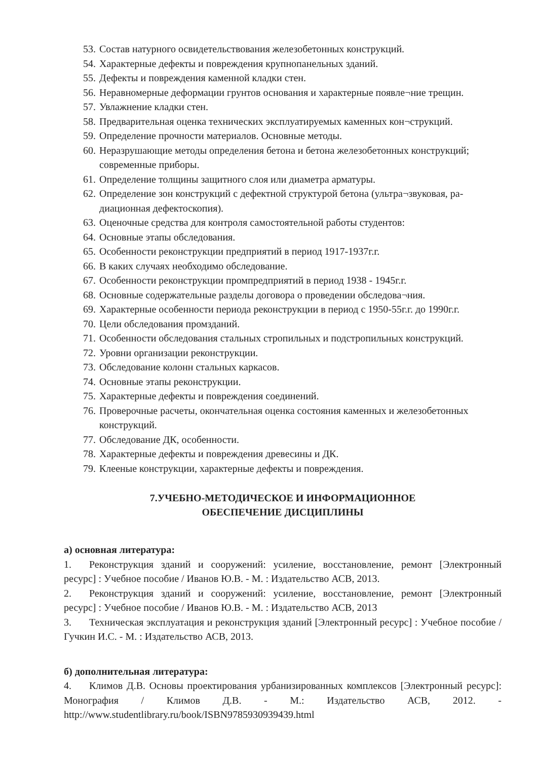53. Состав натурного освидетельствования железобетонных конструкций.
54. Характерные дефекты и повреждения крупнопанельных зданий.
55. Дефекты и повреждения каменной кладки стен.
56. Неравномерные деформации грунтов основания и характерные появле¬ние трещин.
57. Увлажнение кладки стен.
58. Предварительная оценка технических эксплуатируемых каменных кон¬струкций.
59. Определение прочности материалов. Основные методы.
60. Неразрушающие методы определения бетона и бетона железобетонных конструкций; современные приборы.
61. Определение толщины защитного слоя или диаметра арматуры.
62. Определение зон конструкций с дефектной структурой бетона (ультра¬звуковая, ра-диационная дефектоскопия).
63. Оценочные средства для контроля самостоятельной работы студентов:
64. Основные этапы обследования.
65. Особенности реконструкции предприятий в период 1917-1937г.г.
66. В каких случаях необходимо обследование.
67. Особенности реконструкции промпредприятий в период 1938 - 1945г.г.
68. Основные содержательные разделы договора о проведении обследова¬ния.
69. Характерные особенности периода реконструкции в период с 1950-55г.г. до 1990г.г.
70. Цели обследования промзданий.
71. Особенности обследования стальных стропильных и подстропильных конструкций.
72. Уровни организации реконструкции.
73. Обследование колонн стальных каркасов.
74. Основные этапы реконструкции.
75. Характерные дефекты и повреждения соединений.
76. Проверочные расчеты, окончательная оценка состояния каменных и железобетонных конструкций.
77. Обследование ДК, особенности.
78. Характерные дефекты и повреждения древесины и ДК.
79. Клееные конструкции, характерные дефекты и повреждения.
7.УЧЕБНО-МЕТОДИЧЕСКОЕ И ИНФОРМАЦИОННОЕ
ОБЕСПЕЧЕНИЕ ДИСЦИПЛИНЫ
а) основная литература:
1. Реконструкция зданий и сооружений: усиление, восстановление, ремонт [Электронный ресурс] : Учебное пособие / Иванов Ю.В. - М. : Издательство АСВ, 2013.
2. Реконструкция зданий и сооружений: усиление, восстановление, ремонт [Электронный ресурс] : Учебное пособие / Иванов Ю.В. - М. : Издательство АСВ, 2013
3. Техническая эксплуатация и реконструкция зданий [Электронный ресурс] : Учебное пособие / Гучкин И.С. - М. : Издательство АСВ, 2013.
б) дополнительная литература:
4. Климов Д.В. Основы проектирования урбанизированных комплексов [Электронный ресурс]: Монография / Климов Д.В. - М.: Издательство АСВ, 2012. - http://www.studentlibrary.ru/book/ISBN9785930939439.html